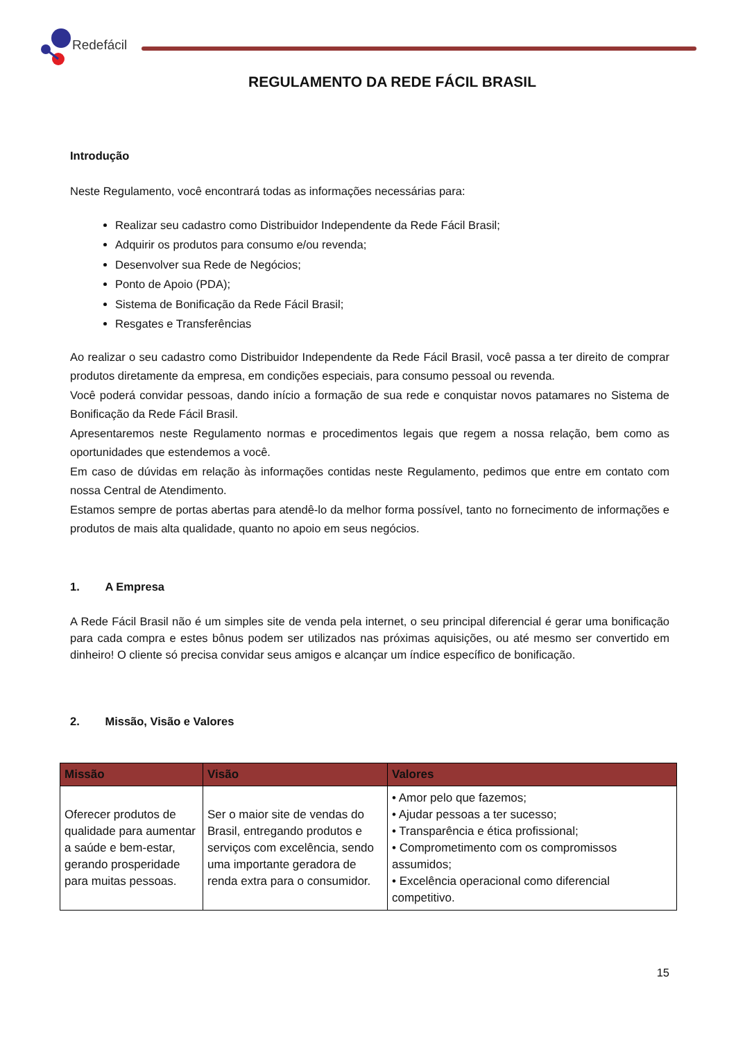Redefácil
REGULAMENTO DA REDE FÁCIL BRASIL
Introdução
Neste Regulamento, você encontrará todas as informações necessárias para:
Realizar seu cadastro como Distribuidor Independente da Rede Fácil Brasil;
Adquirir os produtos para consumo e/ou revenda;
Desenvolver sua Rede de Negócios;
Ponto de Apoio (PDA);
Sistema de Bonificação da Rede Fácil Brasil;
Resgates e Transferências
Ao realizar o seu cadastro como Distribuidor Independente da Rede Fácil Brasil, você passa a ter direito de comprar produtos diretamente da empresa, em condições especiais, para consumo pessoal ou revenda.
Você poderá convidar pessoas, dando início a formação de sua rede e conquistar novos patamares no Sistema de Bonificação da Rede Fácil Brasil.
Apresentaremos neste Regulamento normas e procedimentos legais que regem a nossa relação, bem como as oportunidades que estendemos a você.
Em caso de dúvidas em relação às informações contidas neste Regulamento, pedimos que entre em contato com nossa Central de Atendimento.
Estamos sempre de portas abertas para atendê-lo da melhor forma possível, tanto no fornecimento de informações e produtos de mais alta qualidade, quanto no apoio em seus negócios.
1. A Empresa
A Rede Fácil Brasil não é um simples site de venda pela internet, o seu principal diferencial é gerar uma bonificação para cada compra e estes bônus podem ser utilizados nas próximas aquisições, ou até mesmo ser convertido em dinheiro! O cliente só precisa convidar seus amigos e alcançar um índice específico de bonificação.
2. Missão, Visão e Valores
| Missão | Visão | Valores |
| --- | --- | --- |
| Oferecer produtos de qualidade para aumentar a saúde e bem-estar, gerando prosperidade para muitas pessoas. | Ser o maior site de vendas do Brasil, entregando produtos e serviços com excelência, sendo uma importante geradora de renda extra para o consumidor. | • Amor pelo que fazemos; • Ajudar pessoas a ter sucesso; • Transparência e ética profissional; • Comprometimento com os compromissos assumidos; • Excelência operacional como diferencial competitivo. |
15